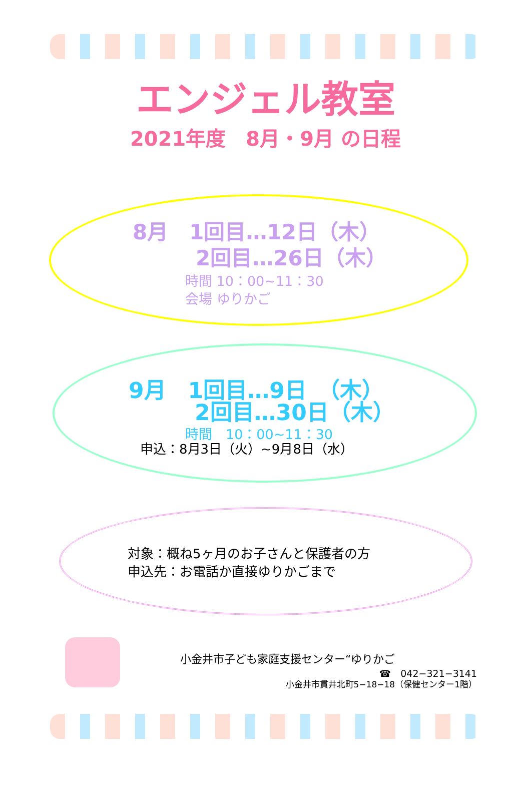エンジェル教室
2021年度　8月・9月 の日程
8月　1回目…12日（木）
　　　2回目…26日（木）
時間 10：00~11：30
会場 ゆりかご
9月　1回目…9日　（木）
　　　2回目…30日（木）
時間　10：00~11：30
申込：8月3日（火）~9月8日（水）
対象：概ね5ヶ月のお子さんと保護者の方
申込先：お電話か直接ゆりかごまで
小金井市子ども家庭支援センター“ゆりかご
☎　042−321−3141
小金井市貫井北町5−18−18（保健センター1階）